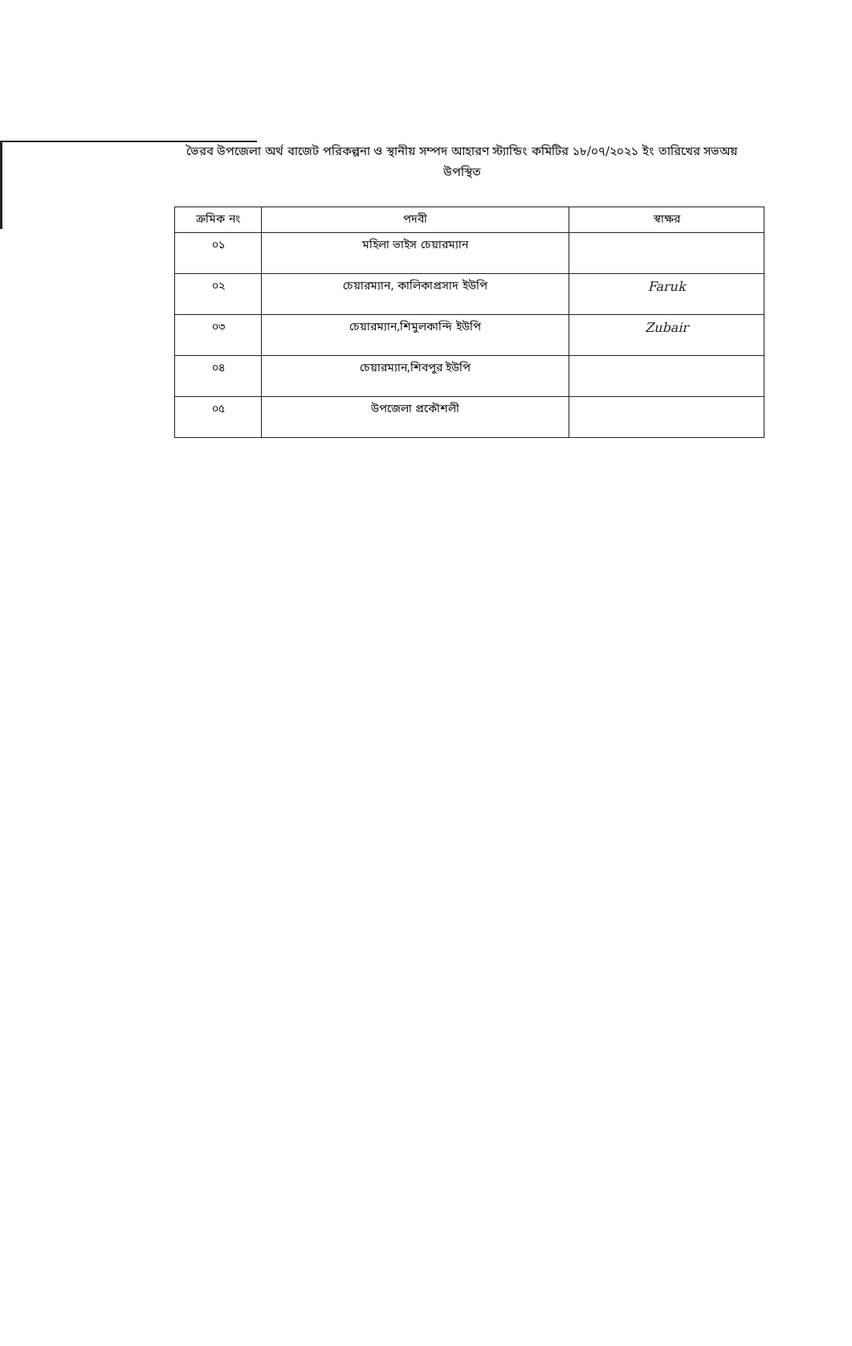ভৈরব উপজেলা অর্থ বাজেট পরিকল্পনা ও স্থানীয় সম্পদ আহারণ স্ট্যান্ডিং কমিটির ১৮/০৭/২০২১ ইং তারিখের সভঅয় উপস্থিত
| ক্রমিক নং | পদবী | স্বাক্ষর |
| --- | --- | --- |
| ০১ | মহিলা ভাইস চেয়ারম্যান | |
| ০২ | চেয়ারম্যান, কালিকাপ্রসাদ ইউপি | Faruk |
| ০৩ | চেয়ারম্যান,শিমুলকান্দি ইউপি | Zubair |
| ০৪ | চেয়ারম্যান,শিবপুর ইউপি | |
| ০৫ | উপজেলা প্রকৌশলী | |